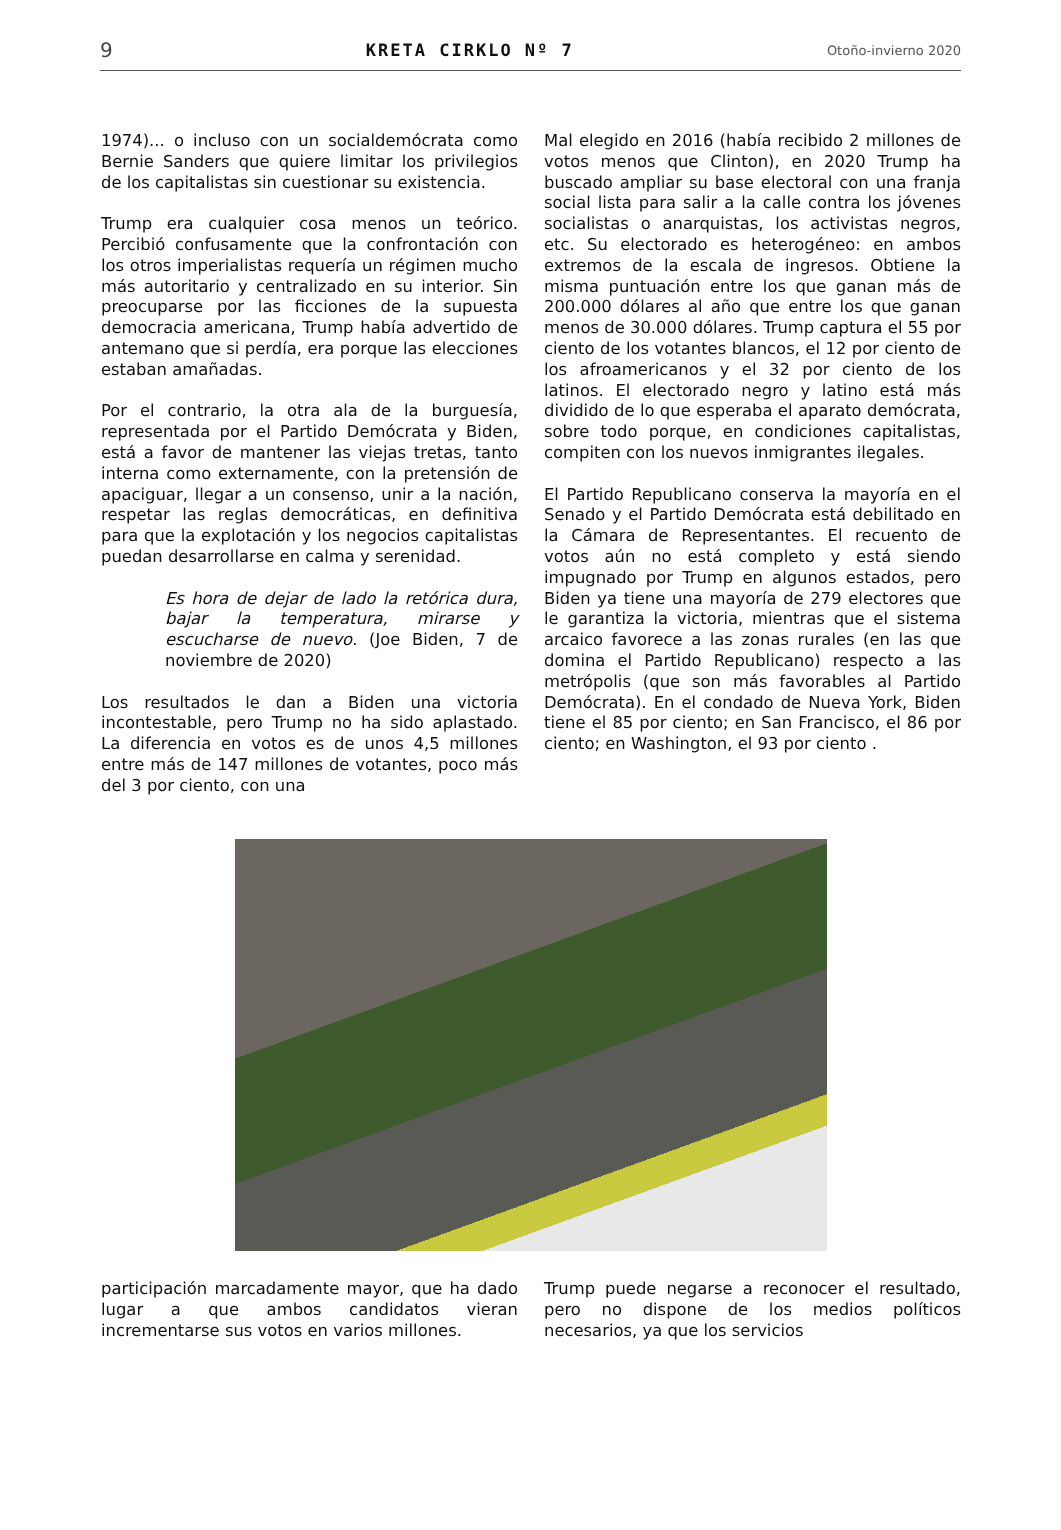9 KRETA CIRKLO Nº 7 Otoño-invierno 2020
1974)... o incluso con un socialdemócrata como Bernie Sanders que quiere limitar los privilegios de los capitalistas sin cuestionar su existencia.
Trump era cualquier cosa menos un teórico. Percibió confusamente que la confrontación con los otros imperialistas requería un régimen mucho más autoritario y centralizado en su interior. Sin preocuparse por las ficciones de la supuesta democracia americana, Trump había advertido de antemano que si perdía, era porque las elecciones estaban amañadas.
Por el contrario, la otra ala de la burguesía, representada por el Partido Demócrata y Biden, está a favor de mantener las viejas tretas, tanto interna como externamente, con la pretensión de apaciguar, llegar a un consenso, unir a la nación, respetar las reglas democráticas, en definitiva para que la explotación y los negocios capitalistas puedan desarrollarse en calma y serenidad.
Es hora de dejar de lado la retórica dura, bajar la temperatura, mirarse y escucharse de nuevo. (Joe Biden, 7 de noviembre de 2020)
Los resultados le dan a Biden una victoria incontestable, pero Trump no ha sido aplastado. La diferencia en votos es de unos 4,5 millones entre más de 147 millones de votantes, poco más del 3 por ciento, con una
Mal elegido en 2016 (había recibido 2 millones de votos menos que Clinton), en 2020 Trump ha buscado ampliar su base electoral con una franja social lista para salir a la calle contra los jóvenes socialistas o anarquistas, los activistas negros, etc. Su electorado es heterogéneo: en ambos extremos de la escala de ingresos. Obtiene la misma puntuación entre los que ganan más de 200.000 dólares al año que entre los que ganan menos de 30.000 dólares. Trump captura el 55 por ciento de los votantes blancos, el 12 por ciento de los afroamericanos y el 32 por ciento de los latinos. El electorado negro y latino está más dividido de lo que esperaba el aparato demócrata, sobre todo porque, en condiciones capitalistas, compiten con los nuevos inmigrantes ilegales.
El Partido Republicano conserva la mayoría en el Senado y el Partido Demócrata está debilitado en la Cámara de Representantes. El recuento de votos aún no está completo y está siendo impugnado por Trump en algunos estados, pero Biden ya tiene una mayoría de 279 electores que le garantiza la victoria, mientras que el sistema arcaico favorece a las zonas rurales (en las que domina el Partido Republicano) respecto a las metrópolis (que son más favorables al Partido Demócrata). En el condado de Nueva York, Biden tiene el 85 por ciento; en San Francisco, el 86 por ciento; en Washington, el 93 por ciento .
participación marcadamente mayor, que ha dado lugar a que ambos candidatos vieran incrementarse sus votos en varios millones.
Trump puede negarse a reconocer el resultado, pero no dispone de los medios políticos necesarios, ya que los servicios